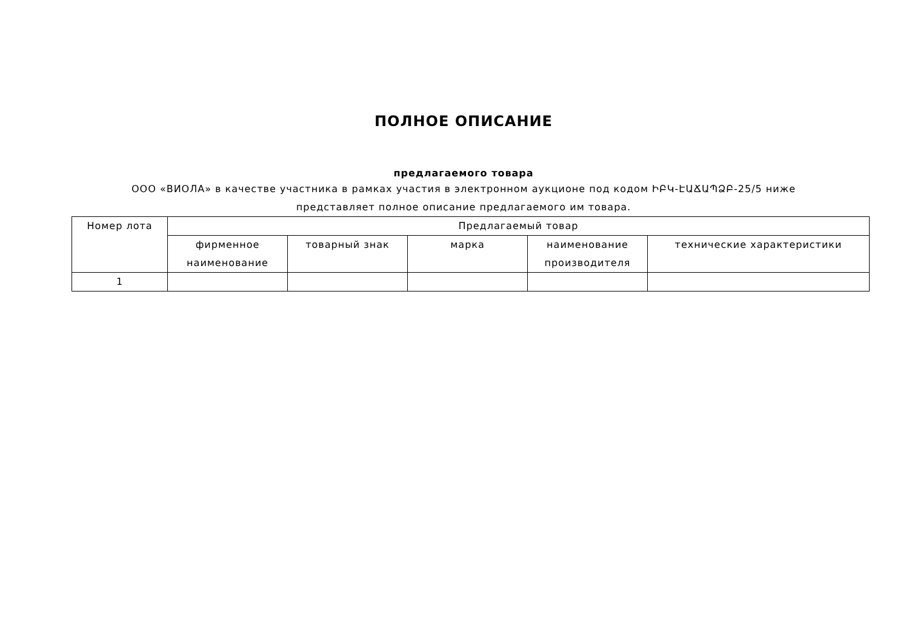ПОЛНОЕ ОПИСАНИЕ
предлагаемого товара
ООО «ВИОЛА» в качестве участника в рамках участия в электронном аукционе под кодом ԻԲԿ-ԷԱՃԱՊՁԲ-25/5 ниже представляет полное описание предлагаемого им товара.
| Номер лота | Предлагаемый товар | | | | |
| --- | --- | --- | --- | --- | --- |
| | фирменное наименование | товарный знак | марка | наименование производителя | технические характеристики |
| 1 | | | | | |